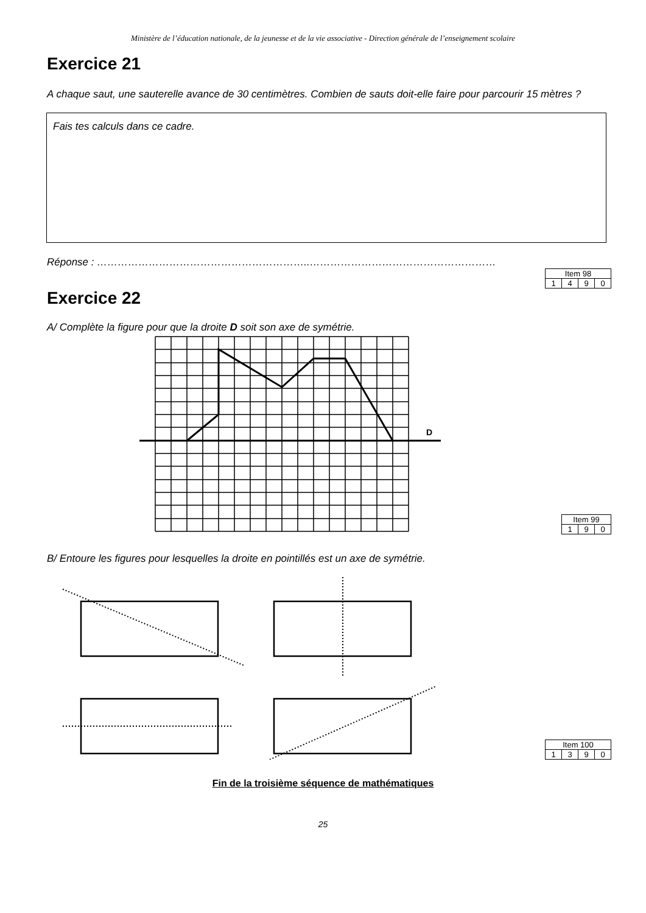Ministère de l’éducation nationale, de la jeunesse et de la vie associative - Direction générale de l’enseignement scolaire
Exercice 21
A chaque saut, une sauterelle avance de 30 centimètres. Combien de sauts doit-elle faire pour parcourir 15 mètres ?
Fais tes calculs dans ce cadre.
Réponse : ……………………………………………………..………………………………………………
| Item 98 | | | |
| 1 | 4 | 9 | 0 |
Exercice 22
A/ Complète la figure pour que la droite D soit son axe de symétrie.
D
| Item 99 | | |
| 1 | 9 | 0 |
B/ Entoure les figures pour lesquelles la droite en pointillés est un axe de symétrie.
| Item 100 | | | |
| 1 | 3 | 9 | 0 |
Fin de la troisième séquence de mathématiques
25